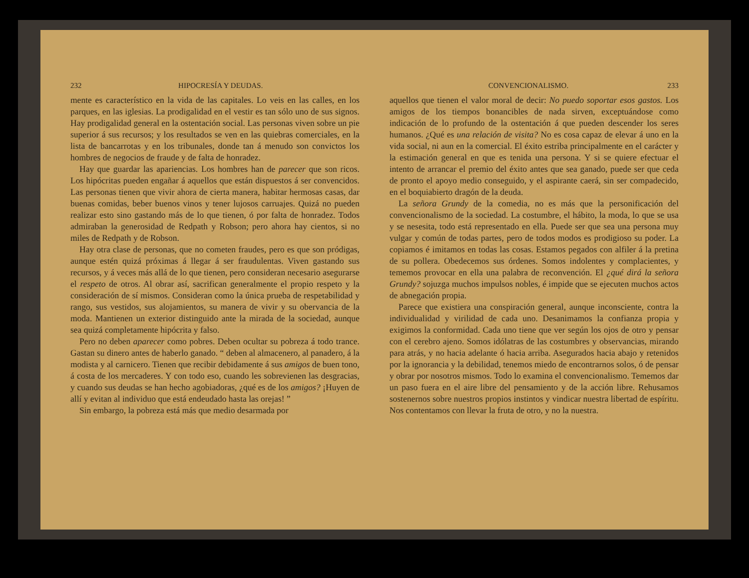232 HIPOCRESÍA Y DEUDAS.
mente es característico en la vida de las capitales. Lo veis en las calles, en los parques, en las iglesias. La prodigalidad en el vestir es tan sólo uno de sus signos. Hay prodigalidad general en la ostentación social. Las personas viven sobre un pie superior á sus recursos; y los resultados se ven en las quiebras comerciales, en la lista de bancarrotas y en los tribunales, donde tan á menudo son convictos los hombres de negocios de fraude y de falta de honradez.
Hay que guardar las apariencias. Los hombres han de parecer que son ricos. Los hipócritas pueden engañar á aquellos que están dispuestos á ser convencidos. Las personas tienen que vivir ahora de cierta manera, habitar hermosas casas, dar buenas comidas, beber buenos vinos y tener lujosos carruajes. Quizá no pueden realizar esto sino gastando más de lo que tienen, ó por falta de honradez. Todos admiraban la generosidad de Redpath y Robson; pero ahora hay cientos, si no miles de Redpath y de Robson.
Hay otra clase de personas, que no cometen fraudes, pero es que son pródigas, aunque estén quizá próximas á llegar á ser fraudulentas. Viven gastando sus recursos, y á veces más allá de lo que tienen, pero consideran necesario asegurarse el respeto de otros. Al obrar así, sacrifican generalmente el propio respeto y la consideración de sí mismos. Consideran como la única prueba de respetabilidad y rango, sus vestidos, sus alojamientos, su manera de vivir y su obervancia de la moda. Mantienen un exterior distinguido ante la mirada de la sociedad, aunque sea quizá completamente hipócrita y falso.
Pero no deben aparecer como pobres. Deben ocultar su pobreza á todo trance. Gastan su dinero antes de haberlo ganado. “ deben al almacenero, al panadero, á la modista y al carnicero. Tienen que recibir debidamente á sus amigos de buen tono, á costa de los mercaderes. Y con todo eso, cuando les sobrevienen las desgracias, y cuando sus deudas se han hecho agobiadoras, ¿qué es de los amigos? ¡Huyen de allí y evitan al individuo que está endeudado hasta las orejas! ”
Sin embargo, la pobreza está más que medio desarmada por
CONVENCIONALISMO. 233
aquellos que tienen el valor moral de decir: No puedo soportar esos gastos. Los amigos de los tiempos bonancibles de nada sirven, exceptuándose como indicación de lo profundo de la ostentación á que pueden descender los seres humanos. ¿Qué es una relación de visita? No es cosa capaz de elevar á uno en la vida social, ni aun en la comercial. El éxito estriba principalmente en el carácter y la estimación general en que es tenida una persona. Y si se quiere efectuar el intento de arrancar el premio del éxito antes que sea ganado, puede ser que ceda de pronto el apoyo medio conseguido, y el aspirante caerá, sin ser compadecido, en el boquiabierto dragón de la deuda.
La señora Grundy de la comedia, no es más que la personificación del convencionalismo de la sociedad. La costumbre, el hábito, la moda, lo que se usa y se nesesita, todo está representado en ella. Puede ser que sea una persona muy vulgar y común de todas partes, pero de todos modos es prodigioso su poder. La copiamos é imitamos en todas las cosas. Estamos pegados con alfiler á la pretina de su pollera. Obedecemos sus órdenes. Somos indolentes y complacientes, y tememos provocar en ella una palabra de reconvención. El ¿qué dirá la señora Grundy? sojuzga muchos impulsos nobles, é impide que se ejecuten muchos actos de abnegación propia.
Parece que existiera una conspiración general, aunque inconsciente, contra la individualidad y virilidad de cada uno. Desanimamos la confianza propia y exigimos la conformidad. Cada uno tiene que ver según los ojos de otro y pensar con el cerebro ajeno. Somos idólatras de las costumbres y observancias, mirando para atrás, y no hacia adelante ó hacia arriba. Asegurados hacia abajo y retenidos por la ignorancia y la debilidad, tenemos miedo de encontrarnos solos, ó de pensar y obrar por nosotros mismos. Todo lo examina el convencionalismo. Tememos dar un paso fuera en el aire libre del pensamiento y de la acción libre. Rehusamos sostenernos sobre nuestros propios instintos y vindicar nuestra libertad de espíritu. Nos contentamos con llevar la fruta de otro, y no la nuestra.